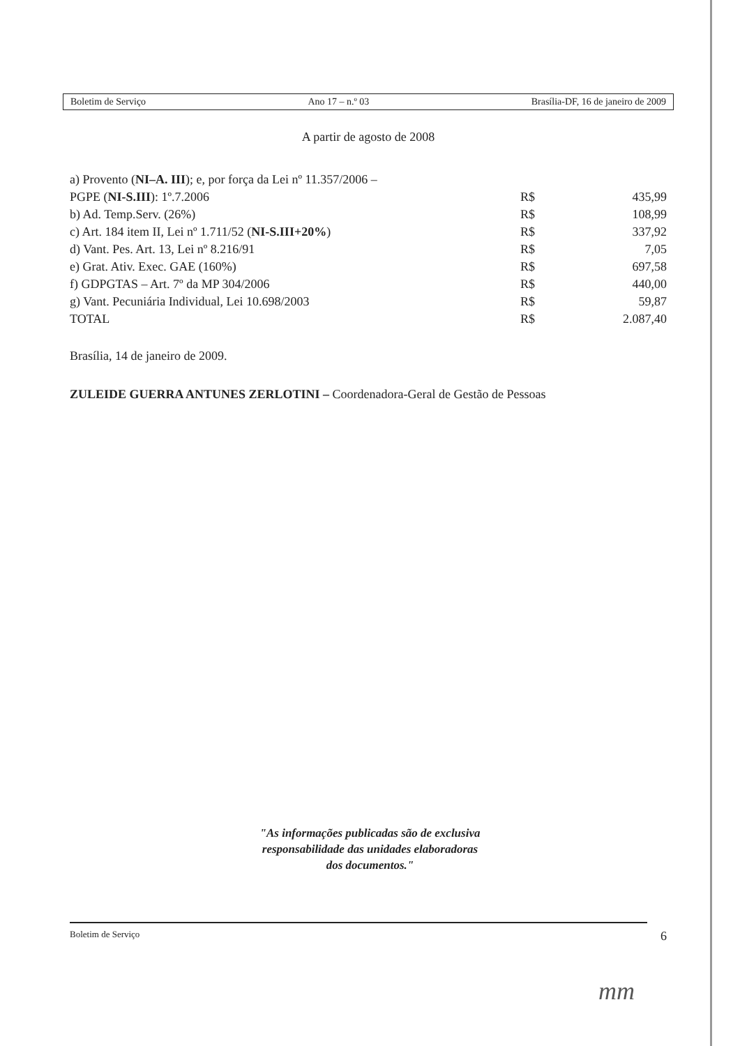Boletim de Serviço Ano 17 – n.º 03 Brasília-DF, 16 de janeiro de 2009
A partir de agosto de 2008
| a) Provento ( NI–A. III ); e, por força da Lei nº 11.357/2006 – | | |
| PGPE ( NI-S.III ): 1º.7.2006 | R$ | 435,99 |
| b) Ad. Temp.Serv. (26%) | R$ | 108,99 |
| c) Art. 184 item II, Lei nº 1.711/52 ( NI-S.III+20% ) | R$ | 337,92 |
| d) Vant. Pes. Art. 13, Lei nº 8.216/91 | R$ | 7,05 |
| e) Grat. Ativ. Exec. GAE (160%) | R$ | 697,58 |
| f) GDPGTAS – Art. 7º da MP 304/2006 | R$ | 440,00 |
| g) Vant. Pecuniária Individual, Lei 10.698/2003 | R$ | 59,87 |
| TOTAL | R$ | 2.087,40 |
Brasília, 14 de janeiro de 2009.
ZULEIDE GUERRA ANTUNES ZERLOTINI – Coordenadora-Geral de Gestão de Pessoas
"As informações publicadas são de exclusiva
responsabilidade das unidades elaboradoras
dos documentos."
Boletim de Serviço 6
mm